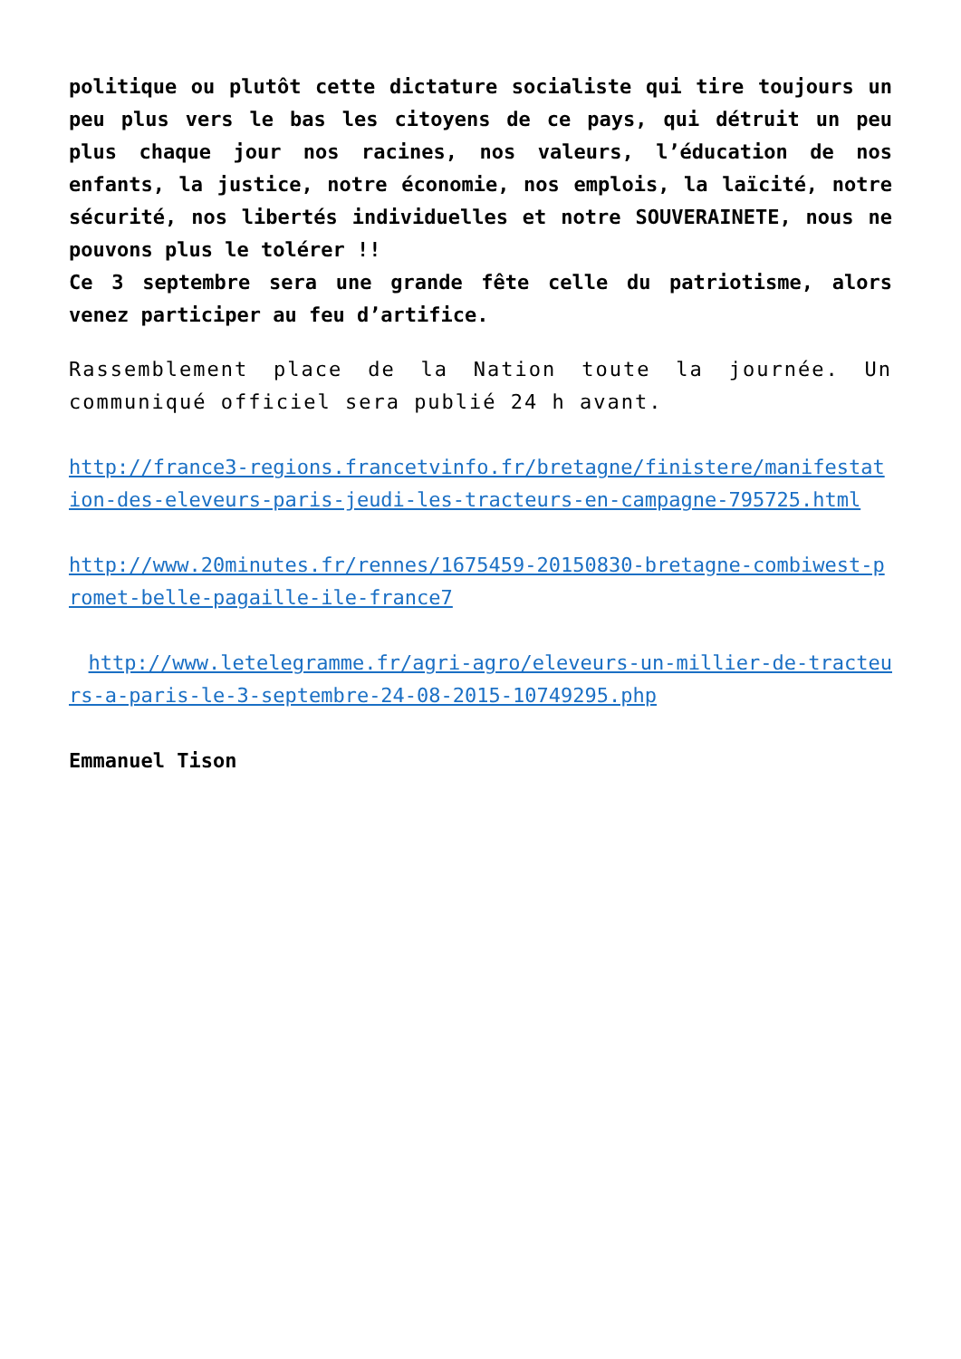politique ou plutôt cette dictature socialiste qui tire toujours un peu plus vers le bas les citoyens de ce pays, qui détruit un peu plus chaque jour nos racines, nos valeurs, l’éducation de nos enfants, la justice, notre économie, nos emplois, la laïcité, notre sécurité, nos libertés individuelles et notre SOUVERAINETE, nous ne pouvons plus le tolérer !!
Ce 3 septembre sera une grande fête celle du patriotisme, alors venez participer au feu d’artifice.
Rassemblement place de la Nation toute la journée. Un communiqué officiel sera publié 24 h avant.
http://france3-regions.francetvinfo.fr/bretagne/finistere/manifestation-des-eleveurs-paris-jeudi-les-tracteurs-en-campagne-795725.html
http://www.20minutes.fr/rennes/1675459-20150830-bretagne-combiwest-promet-belle-pagaille-ile-france7
http://www.letelegramme.fr/agri-agro/eleveurs-un-millier-de-tracteurs-a-paris-le-3-septembre-24-08-2015-10749295.php
Emmanuel Tison